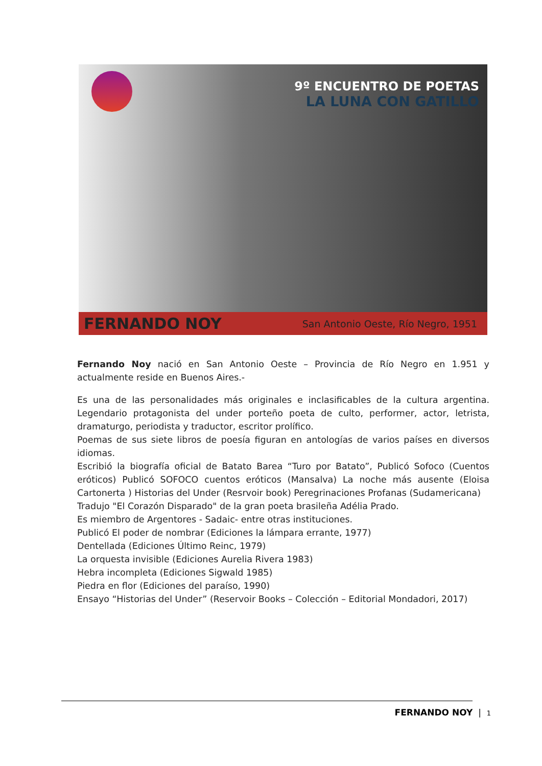9º ENCUENTRO DE POETAS
LA LUNA CON GATILLO
FERNANDO NOY San Antonio Oeste, Río Negro, 1951
Fernando Noy nació en San Antonio Oeste – Provincia de Río Negro en 1.951 y actualmente reside en Buenos Aires.-
Es una de las personalidades más originales e inclasificables de la cultura argentina. Legendario protagonista del under porteño poeta de culto, performer, actor, letrista, dramaturgo, periodista y traductor, escritor prolífico.
Poemas de sus siete libros de poesía figuran en antologías de varios países en diversos idiomas.
Escribió la biografía oficial de Batato Barea “Turo por Batato”, Publicó Sofoco (Cuentos eróticos) Publicó SOFOCO cuentos eróticos (Mansalva) La noche más ausente (Eloisa Cartonerta ) Historias del Under (Resrvoir book) Peregrinaciones Profanas (Sudamericana)
Tradujo "El Corazón Disparado" de la gran poeta brasileña Adélia Prado.
Es miembro de Argentores - Sadaic- entre otras instituciones.
Publicó El poder de nombrar (Ediciones la lámpara errante, 1977)
Dentellada (Ediciones Último Reinc, 1979)
La orquesta invisible (Ediciones Aurelia Rivera 1983)
Hebra incompleta (Ediciones Sigwald 1985)
Piedra en flor (Ediciones del paraíso, 1990)
Ensayo “Historias del Under” (Reservoir Books – Colección – Editorial Mondadori, 2017)
FERNANDO NOY | 1